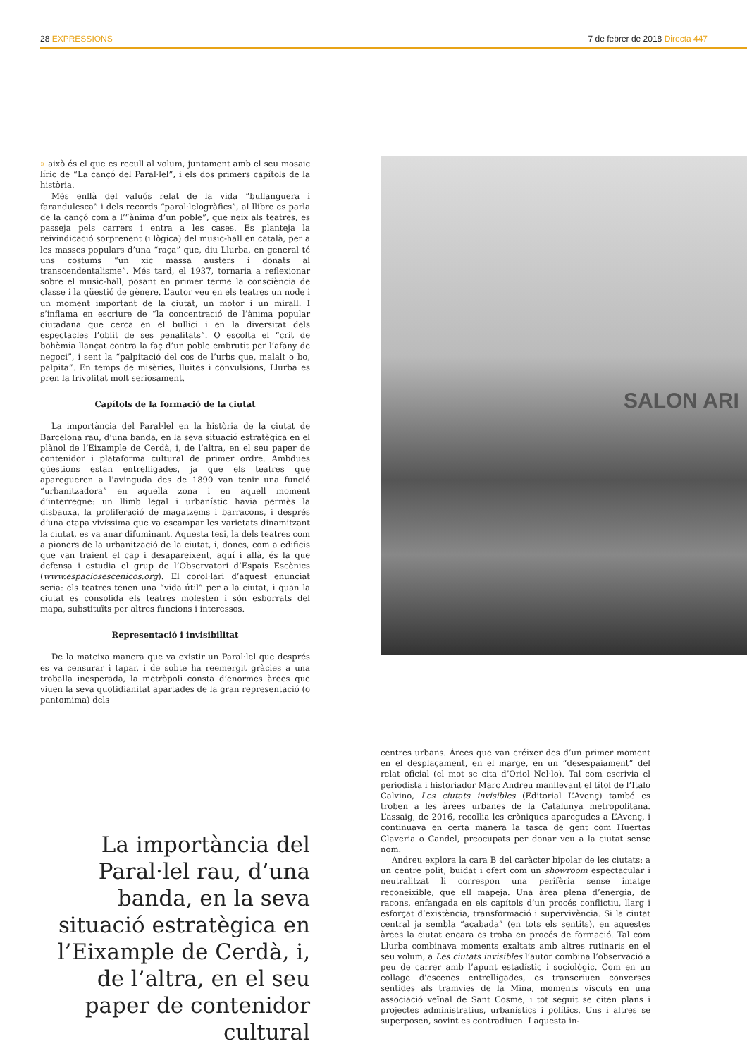28 EXPRESSIONS 7 de febrer de 2018 Directa 447
» això és el que es recull al volum, juntament amb el seu mosaic líric de “La cançó del Paral·lel”, i els dos primers capítols de la història.
Més enllà del valuós relat de la vida “bullanguera i farandulesca” i dels records “paral·lelogràfics”, al llibre es parla de la cançó com a l’“ànima d’un poble”, que neix als teatres, es passeja pels carrers i entra a les cases. Es planteja la reivindicació sorprenent (i lògica) del music-hall en català, per a les masses populars d’una “raça” que, diu Llurba, en general té uns costums “un xic massa austers i donats al transcendentalisme”. Més tard, el 1937, tornaria a reflexionar sobre el music-hall, posant en primer terme la consciència de classe i la qüestió de gènere. L’autor veu en els teatres un node i un moment important de la ciutat, un motor i un mirall. I s’inflama en escriure de “la concentració de l’ànima popular ciutadana que cerca en el bullici i en la diversitat dels espectacles l’oblit de ses penalitats”. O escolta el “crit de bohèmia llançat contra la faç d’un poble embrutit per l’afany de negoci”, i sent la “palpitació del cos de l’urbs que, malalt o bo, palpita”. En temps de misèries, lluites i convulsions, Llurba es pren la frivolitat molt seriosament.
Capítols de la formació de la ciutat
La importància del Paral·lel en la història de la ciutat de Barcelona rau, d’una banda, en la seva situació estratègica en el plànol de l’Eixample de Cerdà, i, de l’altra, en el seu paper de contenidor i plataforma cultural de primer ordre. Ambdues qüestions estan entrelligades, ja que els teatres que aparegueren a l’avinguda des de 1890 van tenir una funció “urbanitzadora” en aquella zona i en aquell moment d’interregne: un llimb legal i urbanístic havia permès la disbauxa, la proliferació de magatzems i barracons, i després d’una etapa vivíssima que va escampar les varietats dinamitzant la ciutat, es va anar difuminant. Aquesta tesi, la dels teatres com a pioners de la urbanització de la ciutat, i, doncs, com a edificis que van traient el cap i desapareixent, aquí i allà, és la que defensa i estudia el grup de l’Observatori d’Espais Escènics (www.espaciosescenicos.org). El corol·lari d’aquest enunciat seria: els teatres tenen una “vida útil” per a la ciutat, i quan la ciutat es consolida els teatres molesten i són esborrats del mapa, substituïts per altres funcions i interessos.
Representació i invisibilitat
De la mateixa manera que va existir un Paral·lel que després es va censurar i tapar, i de sobte ha reemergit gràcies a una troballa inesperada, la metròpoli consta d’enormes àrees que viuen la seva quotidianitat apartades de la gran representació (o pantomima) dels
SALON ARI
centres urbans. Àrees que van créixer des d’un primer moment en el desplaçament, en el marge, en un “desespaiament” del relat oficial (el mot se cita d’Oriol Nel·lo). Tal com escrivia el periodista i historiador Marc Andreu manllevant el títol de l’Italo Calvino, Les ciutats invisibles (Editorial L’Avenç) també es troben a les àrees urbanes de la Catalunya metropolitana. L’assaig, de 2016, recollia les cròniques aparegudes a L’Avenç, i continuava en certa manera la tasca de gent com Huertas Claveria o Candel, preocupats per donar veu a la ciutat sense nom.
Andreu explora la cara B del caràcter bipolar de les ciutats: a un centre polit, buidat i ofert com un showroom espectacular i neutralitzat li correspon una perifèria sense imatge reconeixible, que ell mapeja. Una àrea plena d’energia, de racons, enfangada en els capítols d’un procés conflictiu, llarg i esforçat d’existència, transformació i supervivència. Si la ciutat central ja sembla “acabada” (en tots els sentits), en aquestes àrees la ciutat encara es troba en procés de formació. Tal com Llurba combinava moments exaltats amb altres rutinaris en el seu volum, a Les ciutats invisibles l’autor combina l’observació a peu de carrer amb l’apunt estadístic i sociològic. Com en un collage d’escenes entrelligades, es transcriuen converses sentides als tramvies de la Mina, moments viscuts en una associació veïnal de Sant Cosme, i tot seguit se citen plans i projectes administratius, urbanístics i polítics. Uns i altres se superposen, sovint es contradiuen. I aquesta in-
La importància del Paral·lel rau, d’una banda, en la seva situació estratègica en l’Eixample de Cerdà, i, de l’altra, en el seu paper de contenidor cultural